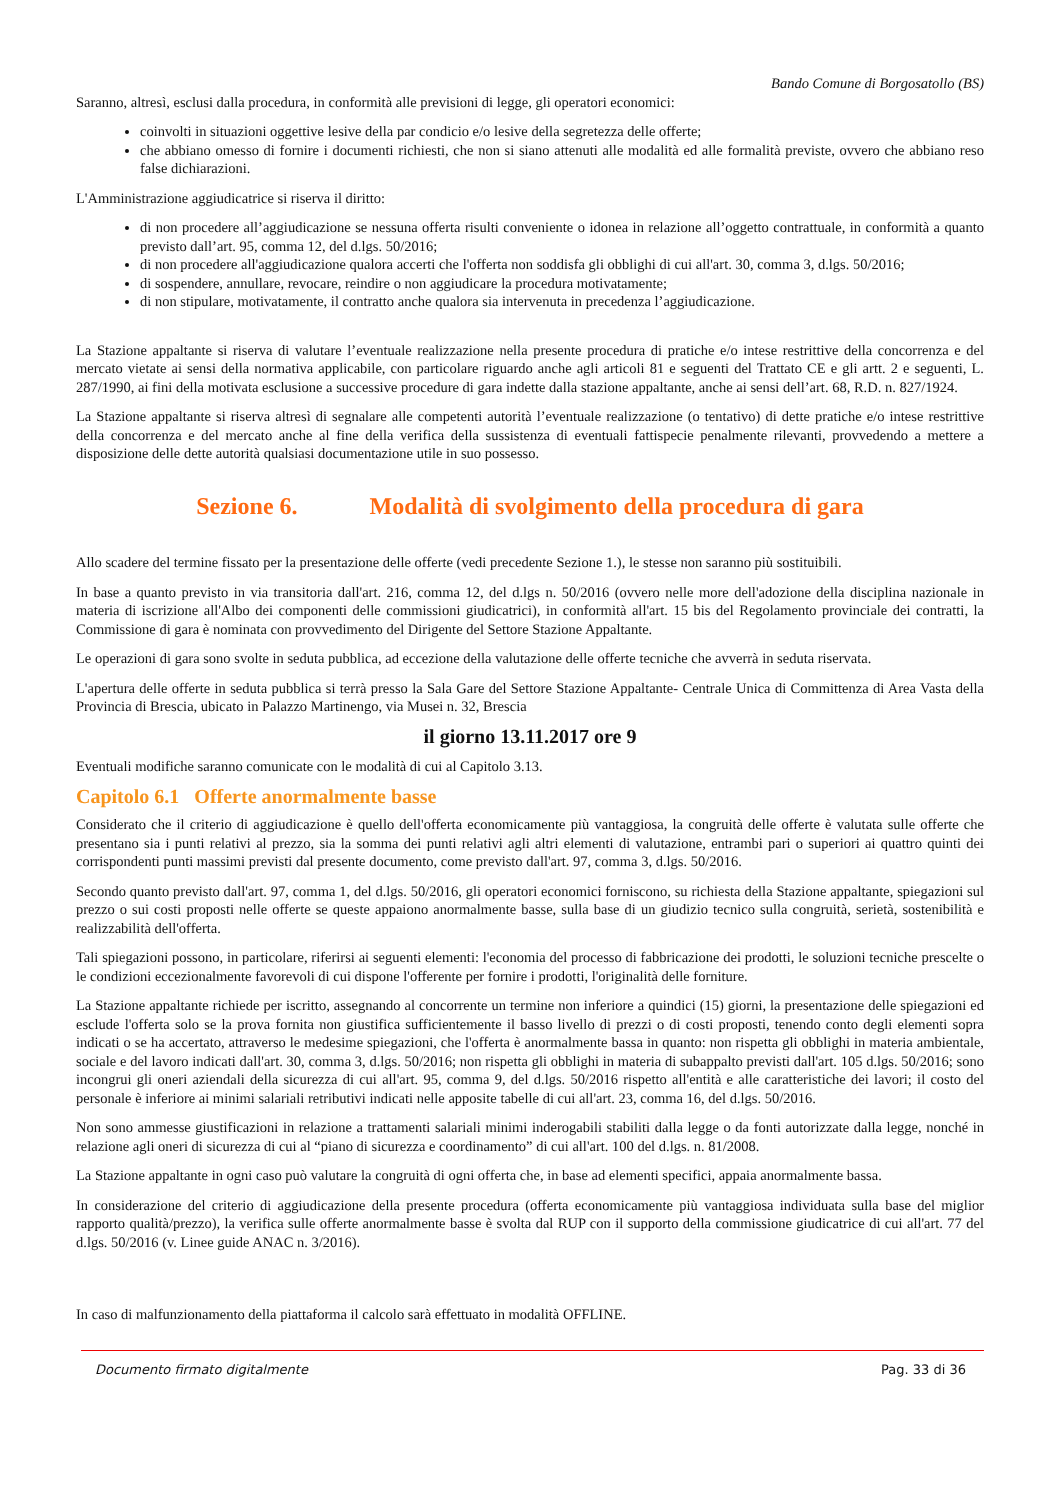Bando Comune di Borgosatollo (BS)
Saranno, altresì, esclusi dalla procedura, in conformità alle previsioni di legge, gli operatori economici:
coinvolti in situazioni oggettive lesive della par condicio e/o lesive della segretezza delle offerte;
che abbiano omesso di fornire i documenti richiesti, che non si siano attenuti alle modalità ed alle formalità previste, ovvero che abbiano reso false dichiarazioni.
L'Amministrazione aggiudicatrice si riserva il diritto:
di non procedere all’aggiudicazione se nessuna offerta risulti conveniente o idonea in relazione all’oggetto contrattuale, in conformità a quanto previsto dall’art. 95, comma 12, del d.lgs. 50/2016;
di non procedere all'aggiudicazione qualora accerti che l'offerta non soddisfa gli obblighi di cui all'art. 30, comma 3, d.lgs. 50/2016;
di sospendere, annullare, revocare, reindire o non aggiudicare la procedura motivatamente;
di non stipulare, motivatamente, il contratto anche qualora sia intervenuta in precedenza l’aggiudicazione.
La Stazione appaltante si riserva di valutare l’eventuale realizzazione nella presente procedura di pratiche e/o intese restrittive della concorrenza e del mercato vietate ai sensi della normativa applicabile, con particolare riguardo anche agli articoli 81 e seguenti del Trattato CE e gli artt. 2 e seguenti, L. 287/1990, ai fini della motivata esclusione a successive procedure di gara indette dalla stazione appaltante, anche ai sensi dell’art. 68, R.D. n. 827/1924.
La Stazione appaltante si riserva altresì di segnalare alle competenti autorità l’eventuale realizzazione (o tentativo) di dette pratiche e/o intese restrittive della concorrenza e del mercato anche al fine della verifica della sussistenza di eventuali fattispecie penalmente rilevanti, provvedendo a mettere a disposizione delle dette autorità qualsiasi documentazione utile in suo possesso.
Sezione 6. Modalità di svolgimento della procedura di gara
Allo scadere del termine fissato per la presentazione delle offerte (vedi precedente Sezione 1.), le stesse non saranno più sostituibili.
In base a quanto previsto in via transitoria dall'art. 216, comma 12, del d.lgs n. 50/2016 (ovvero nelle more dell'adozione della disciplina nazionale in materia di iscrizione all'Albo dei componenti delle commissioni giudicatrici), in conformità all'art. 15 bis del Regolamento provinciale dei contratti, la Commissione di gara è nominata con provvedimento del Dirigente del Settore Stazione Appaltante.
Le operazioni di gara sono svolte in seduta pubblica, ad eccezione della valutazione delle offerte tecniche che avverrà in seduta riservata.
L'apertura delle offerte in seduta pubblica si terrà presso la Sala Gare del Settore Stazione Appaltante- Centrale Unica di Committenza di Area Vasta della Provincia di Brescia, ubicato in Palazzo Martinengo, via Musei n. 32, Brescia
il giorno 13.11.2017 ore 9
Eventuali modifiche saranno comunicate con le modalità di cui al Capitolo 3.13.
Capitolo 6.1 Offerte anormalmente basse
Considerato che il criterio di aggiudicazione è quello dell'offerta economicamente più vantaggiosa, la congruità delle offerte è valutata sulle offerte che presentano sia i punti relativi al prezzo, sia la somma dei punti relativi agli altri elementi di valutazione, entrambi pari o superiori ai quattro quinti dei corrispondenti punti massimi previsti dal presente documento, come previsto dall'art. 97, comma 3, d.lgs. 50/2016.
Secondo quanto previsto dall'art. 97, comma 1, del d.lgs. 50/2016, gli operatori economici forniscono, su richiesta della Stazione appaltante, spiegazioni sul prezzo o sui costi proposti nelle offerte se queste appaiono anormalmente basse, sulla base di un giudizio tecnico sulla congruità, serietà, sostenibilità e realizzabilità dell'offerta.
Tali spiegazioni possono, in particolare, riferirsi ai seguenti elementi: l'economia del processo di fabbricazione dei prodotti, le soluzioni tecniche prescelte o le condizioni eccezionalmente favorevoli di cui dispone l'offerente per fornire i prodotti, l'originalità delle forniture.
La Stazione appaltante richiede per iscritto, assegnando al concorrente un termine non inferiore a quindici (15) giorni, la presentazione delle spiegazioni ed esclude l'offerta solo se la prova fornita non giustifica sufficientemente il basso livello di prezzi o di costi proposti, tenendo conto degli elementi sopra indicati o se ha accertato, attraverso le medesime spiegazioni, che l'offerta è anormalmente bassa in quanto: non rispetta gli obblighi in materia ambientale, sociale e del lavoro indicati dall'art. 30, comma 3, d.lgs. 50/2016; non rispetta gli obblighi in materia di subappalto previsti dall'art. 105 d.lgs. 50/2016; sono incongrui gli oneri aziendali della sicurezza di cui all'art. 95, comma 9, del d.lgs. 50/2016 rispetto all'entità e alle caratteristiche dei lavori; il costo del personale è inferiore ai minimi salariali retributivi indicati nelle apposite tabelle di cui all'art. 23, comma 16, del d.lgs. 50/2016.
Non sono ammesse giustificazioni in relazione a trattamenti salariali minimi inderogabili stabiliti dalla legge o da fonti autorizzate dalla legge, nonché in relazione agli oneri di sicurezza di cui al “piano di sicurezza e coordinamento” di cui all'art. 100 del d.lgs. n. 81/2008.
La Stazione appaltante in ogni caso può valutare la congruità di ogni offerta che, in base ad elementi specifici, appaia anormalmente bassa.
In considerazione del criterio di aggiudicazione della presente procedura (offerta economicamente più vantaggiosa individuata sulla base del miglior rapporto qualità/prezzo), la verifica sulle offerte anormalmente basse è svolta dal RUP con il supporto della commissione giudicatrice di cui all'art. 77 del d.lgs. 50/2016 (v. Linee guide ANAC n. 3/2016).
In caso di malfunzionamento della piattaforma il calcolo sarà effettuato in modalità OFFLINE.
Documento firmato digitalmente Pag. 33 di 36